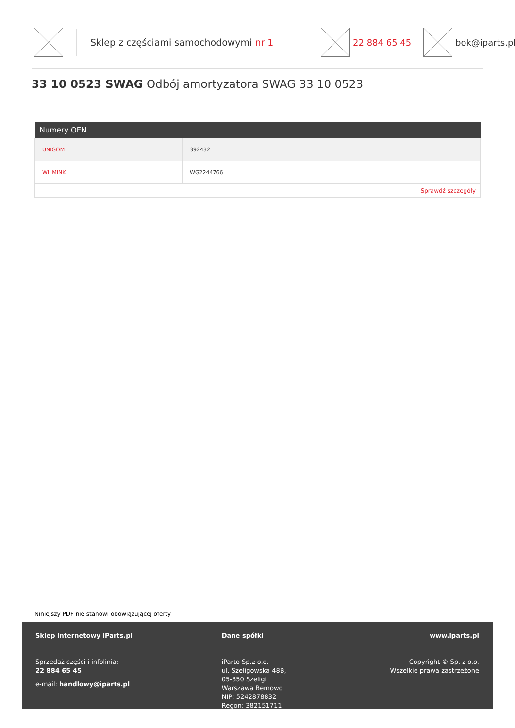Sklep z częściami samochodowymi nr 1 22 884 65 45 bok@iparts.pl
33 10 0523 SWAG Odbój amortyzatora SWAG 33 10 0523
| Numery OEN | |
| --- | --- |
| UNIGOM | 392432 |
| WILMINK | WG2244766 |
| Sprawdź szczegóły | |
Niniejszy PDF nie stanowi obowiązującej oferty
Sklep internetowy iParts.pl
Sprzedaż części i infolinia:
22 884 65 45
e-mail: handlowy@iparts.pl
Dane spółki
iParto Sp.z o.o.
ul. Szeligowska 48B,
05-850 Szeligi
Warszawa Bemowo
NIP: 5242878832
Regon: 382151711
www.iparts.pl
Copyright © Sp. z o.o.
Wszelkie prawa zastrzeżone